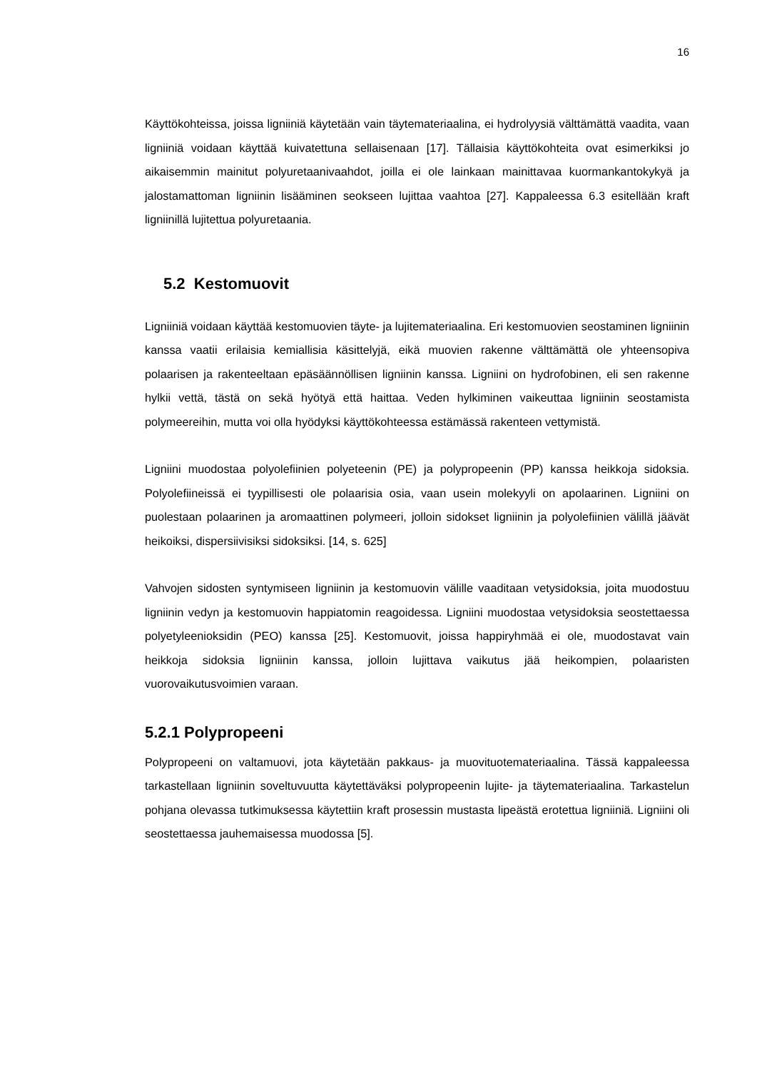16
Käyttökohteissa, joissa ligniiniä käytetään vain täytemateriaalina, ei hydrolyysiä välttämättä vaadita, vaan ligniiniä voidaan käyttää kuivatettuna sellaisenaan [17]. Tällaisia käyttökohteita ovat esimerkiksi jo aikaisemmin mainitut polyuretaanivaahdot, joilla ei ole lainkaan mainittavaa kuormankantokykyä ja jalostamattoman ligniinin lisääminen seokseen lujittaa vaahtoa [27]. Kappaleessa 6.3 esitellään kraft ligniinillä lujitettua polyuretaania.
5.2 Kestomuovit
Ligniiniä voidaan käyttää kestomuovien täyte- ja lujitemateriaalina. Eri kestomuovien seostaminen ligniinin kanssa vaatii erilaisia kemiallisia käsittelyjä, eikä muovien rakenne välttämättä ole yhteensopiva polaarisen ja rakenteeltaan epäsäännöllisen ligniinin kanssa. Ligniini on hydrofobinen, eli sen rakenne hylkii vettä, tästä on sekä hyötyä että haittaa. Veden hylkiminen vaikeuttaa ligniinin seostamista polymeereihin, mutta voi olla hyödyksi käyttökohteessa estämässä rakenteen vettymistä.
Ligniini muodostaa polyolefiinien polyeteenin (PE) ja polypropeenin (PP) kanssa heikkoja sidoksia. Polyolefiineissä ei tyypillisesti ole polaarisia osia, vaan usein molekyyli on apolaarinen. Ligniini on puolestaan polaarinen ja aromaattinen polymeeri, jolloin sidokset ligniinin ja polyolefiinien välillä jäävät heikoiksi, dispersiivisiksi sidoksiksi. [14, s. 625]
Vahvojen sidosten syntymiseen ligniinin ja kestomuovin välille vaaditaan vetysidoksia, joita muodostuu ligniinin vedyn ja kestomuovin happiatomin reagoidessa. Ligniini muodostaa vetysidoksia seostettaessa polyetyleenioksidin (PEO) kanssa [25]. Kestomuovit, joissa happiryhmää ei ole, muodostavat vain heikkoja sidoksia ligniinin kanssa, jolloin lujittava vaikutus jää heikompien, polaaristen vuorovaikutusvoimien varaan.
5.2.1 Polypropeeni
Polypropeeni on valtamuovi, jota käytetään pakkaus- ja muovituotemateriaalina. Tässä kappaleessa tarkastellaan ligniinin soveltuvuutta käytettäväksi polypropeenin lujite- ja täytemateriaalina. Tarkastelun pohjana olevassa tutkimuksessa käytettiin kraft prosessin mustasta lipeästä erotettua ligniiniä. Ligniini oli seostettaessa jauhemaisessa muodossa [5].